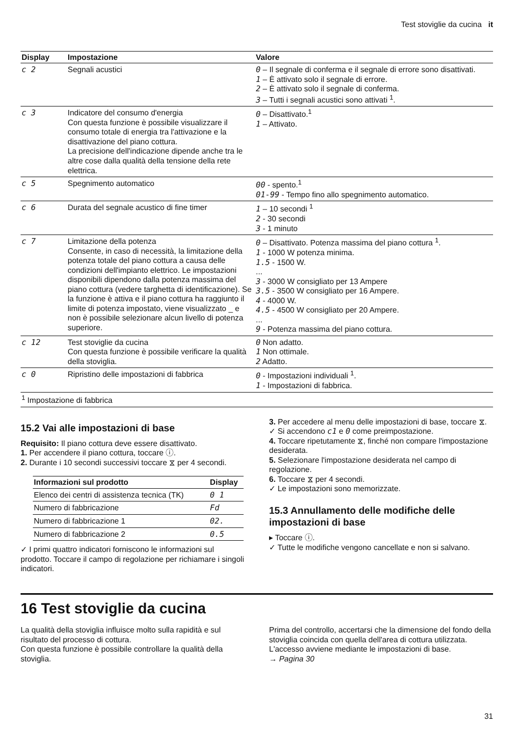Test stoviglie da cucina it
| Display | Impostazione | Valore |
| --- | --- | --- |
| c 2 | Segnali acustici | 0 – Il segnale di conferma e il segnale di errore sono disattivati. 1 – È attivato solo il segnale di errore. 2 – È attivato solo il segnale di conferma. 3 – Tutti i segnali acustici sono attivati <sup>1</sup>. |
| c 3 | Indicatore del consumo d'energia Con questa funzione è possibile visualizzare il consumo totale di energia tra l'attivazione e la disattivazione del piano cottura. La precisione dell'indicazione dipende anche tra le altre cose dalla qualità della tensione della rete elettrica. | 0 – Disattivato.<sup>1</sup> 1 – Attivato. |
| c 5 | Spegnimento automatico | 00 - spento.<sup>1</sup> 01-99 - Tempo fino allo spegnimento automatico. |
| c 6 | Durata del segnale acustico di fine timer | 1 – 10 secondi <sup>1</sup> 2 - 30 secondi 3 - 1 minuto |
| c 7 | Limitazione della potenza Consente, in caso di necessità, la limitazione della potenza totale del piano cottura a causa delle condizioni dell'impianto elettrico. Le impostazioni disponibili dipendono dalla potenza massima del piano cottura (vedere targhetta di identificazione). Se la funzione è attiva e il piano cottura ha raggiunto il limite di potenza impostato, viene visualizzato _ e non è possibile selezionare alcun livello di potenza superiore. | 0 – Disattivato. Potenza massima del piano cottura <sup>1</sup>. 1 - 1000 W potenza minima. 1.5 - 1500 W. ... 3 - 3000 W consigliato per 13 Ampere 3.5 - 3500 W consigliato per 16 Ampere. 4 - 4000 W. 4.5 - 4500 W consigliato per 20 Ampere. ... 9 - Potenza massima del piano cottura. |
| c 12 | Test stoviglie da cucina Con questa funzione è possibile verificare la qualità della stoviglia. | 0 Non adatto. 1 Non ottimale. 2 Adatto. |
| c 0 | Ripristino delle impostazioni di fabbrica | 0 - Impostazioni individuali <sup>1</sup>. 1 - Impostazioni di fabbrica. |
| <sup>1</sup> Impostazione di fabbrica | | |
15.2 Vai alle impostazioni di base
Requisito: Il piano cottura deve essere disattivato.
1. Per accendere il piano cottura, toccare ⓘ.
2. Durante i 10 secondi successivi toccare ⧖ per 4 secondi.
| Informazioni sul prodotto | Display |
| --- | --- |
| Elenco dei centri di assistenza tecnica (TK) | 0 1 |
| Numero di fabbricazione | Fd |
| Numero di fabbricazione 1 | 02. |
| Numero di fabbricazione 2 | 0.5 |
✓ I primi quattro indicatori forniscono le informazioni sul prodotto. Toccare il campo di regolazione per richiamare i singoli indicatori.
3. Per accedere al menu delle impostazioni di base, toccare ⧖.
✓ Si accendono c1 e 0 come preimpostazione.
4. Toccare ripetutamente ⧖, finché non compare l'impostazione desiderata.
5. Selezionare l'impostazione desiderata nel campo di regolazione.
6. Toccare ⧖ per 4 secondi.
✓ Le impostazioni sono memorizzate.
15.3 Annullamento delle modifiche delle impostazioni di base
▸ Toccare ⓘ.
✓ Tutte le modifiche vengono cancellate e non si salvano.
16 Test stoviglie da cucina
La qualità della stoviglia influisce molto sulla rapidità e sul risultato del processo di cottura.
Con questa funzione è possibile controllare la qualità della stoviglia.
Prima del controllo, accertarsi che la dimensione del fondo della stoviglia coincida con quella dell'area di cottura utilizzata.
L'accesso avviene mediante le impostazioni di base.
→ Pagina 30
31